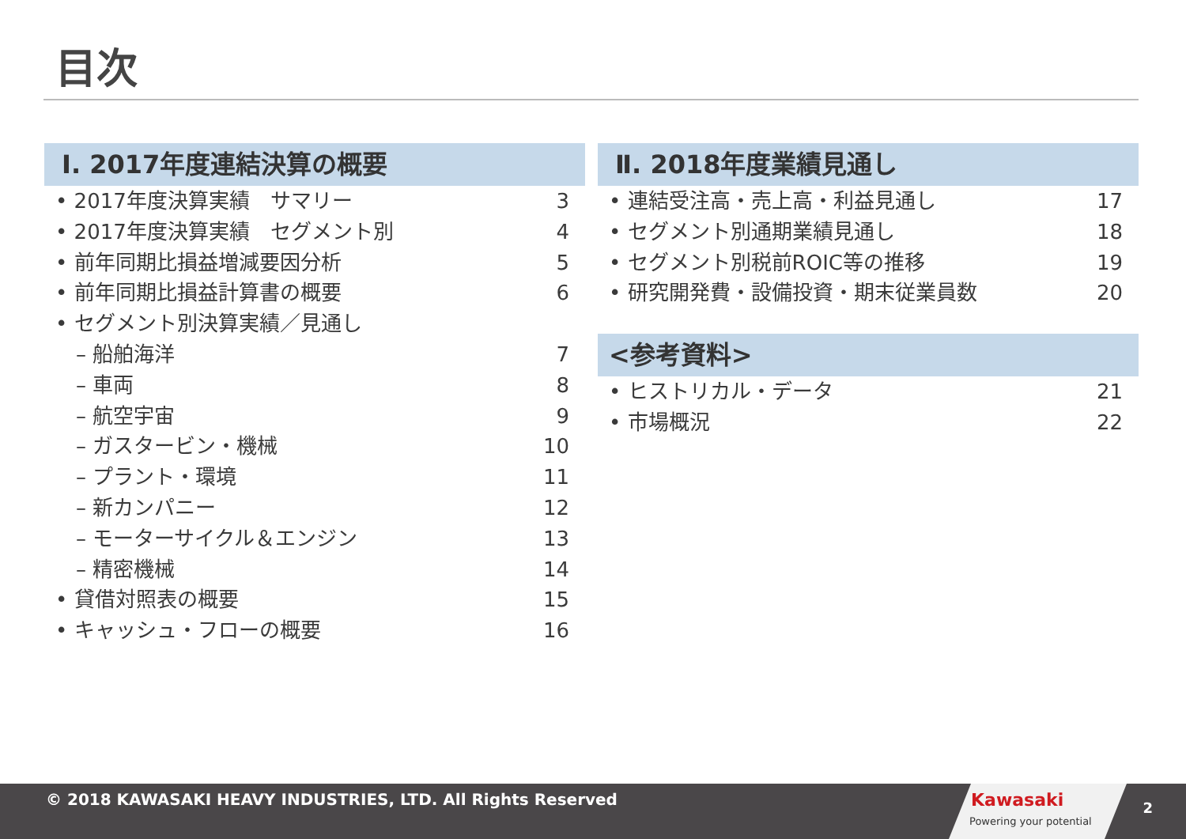目次
Ⅰ. 2017年度連結決算の概要
• 2017年度決算実績　サマリー 3
• 2017年度決算実績　セグメント別 4
• 前年同期比損益増減要因分析 5
• 前年同期比損益計算書の概要 6
• セグメント別決算実績／見通し
– 船舶海洋 7
– 車両 8
– 航空宇宙 9
– ガスタービン・機械 10
– プラント・環境 11
– 新カンパニー 12
– モーターサイクル＆エンジン 13
– 精密機械 14
• 貸借対照表の概要 15
• キャッシュ・フローの概要 16
Ⅱ. 2018年度業績見通し
• 連結受注高・売上高・利益見通し 17
• セグメント別通期業績見通し 18
• セグメント別税前ROIC等の推移 19
• 研究開発費・設備投資・期末従業員数 20
<参考資料>
• ヒストリカル・データ 21
• 市場概況 22
© 2018 KAWASAKI HEAVY INDUSTRIES, LTD. All Rights Reserved
Kawasaki
Powering your potential
2